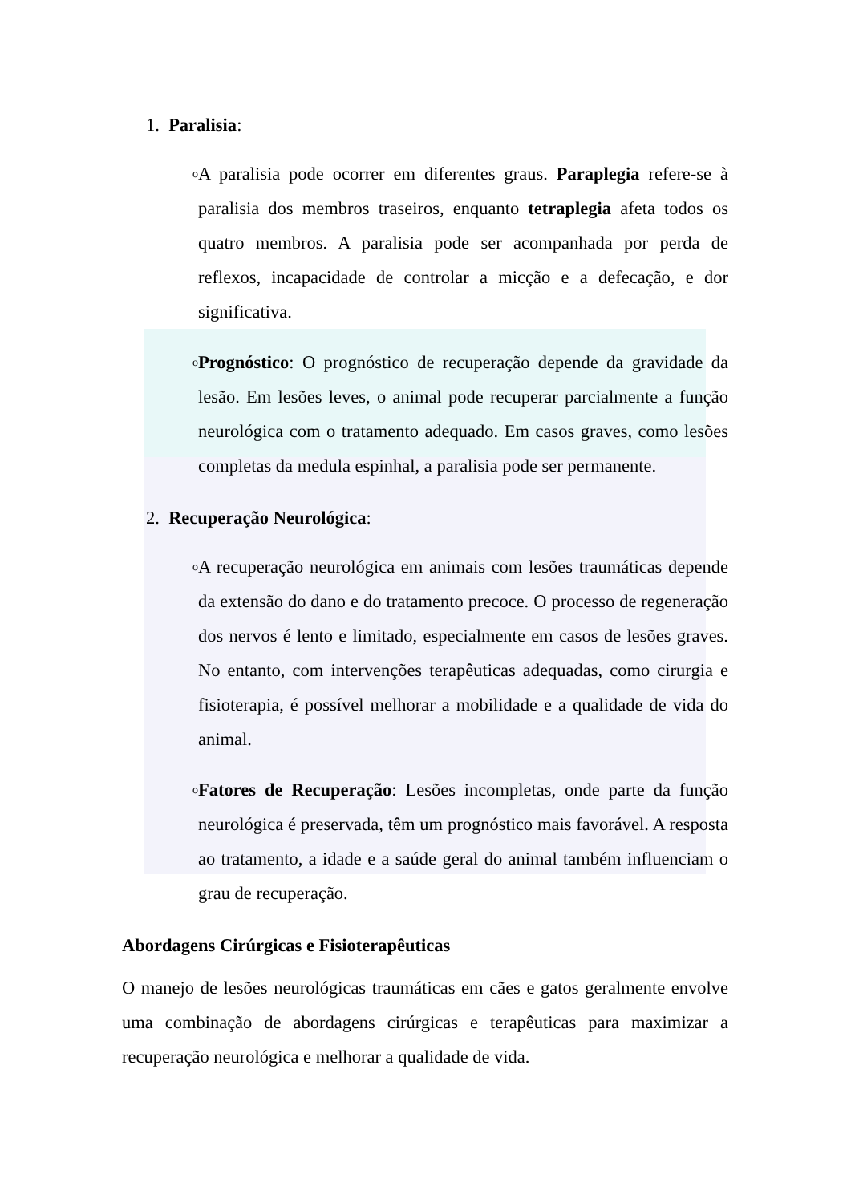1. Paralisia:
o
A paralisia pode ocorrer em diferentes graus. Paraplegia refere-se à paralisia dos membros traseiros, enquanto tetraplegia afeta todos os quatro membros. A paralisia pode ser acompanhada por perda de reflexos, incapacidade de controlar a micção e a defecação, e dor significativa.
o
Prognóstico: O prognóstico de recuperação depende da gravidade da lesão. Em lesões leves, o animal pode recuperar parcialmente a função neurológica com o tratamento adequado. Em casos graves, como lesões completas da medula espinhal, a paralisia pode ser permanente.
2. Recuperação Neurológica:
o
A recuperação neurológica em animais com lesões traumáticas depende da extensão do dano e do tratamento precoce. O processo de regeneração dos nervos é lento e limitado, especialmente em casos de lesões graves. No entanto, com intervenções terapêuticas adequadas, como cirurgia e fisioterapia, é possível melhorar a mobilidade e a qualidade de vida do animal.
o
Fatores de Recuperação: Lesões incompletas, onde parte da função neurológica é preservada, têm um prognóstico mais favorável. A resposta ao tratamento, a idade e a saúde geral do animal também influenciam o grau de recuperação.
Abordagens Cirúrgicas e Fisioterapêuticas
O manejo de lesões neurológicas traumáticas em cães e gatos geralmente envolve uma combinação de abordagens cirúrgicas e terapêuticas para maximizar a recuperação neurológica e melhorar a qualidade de vida.